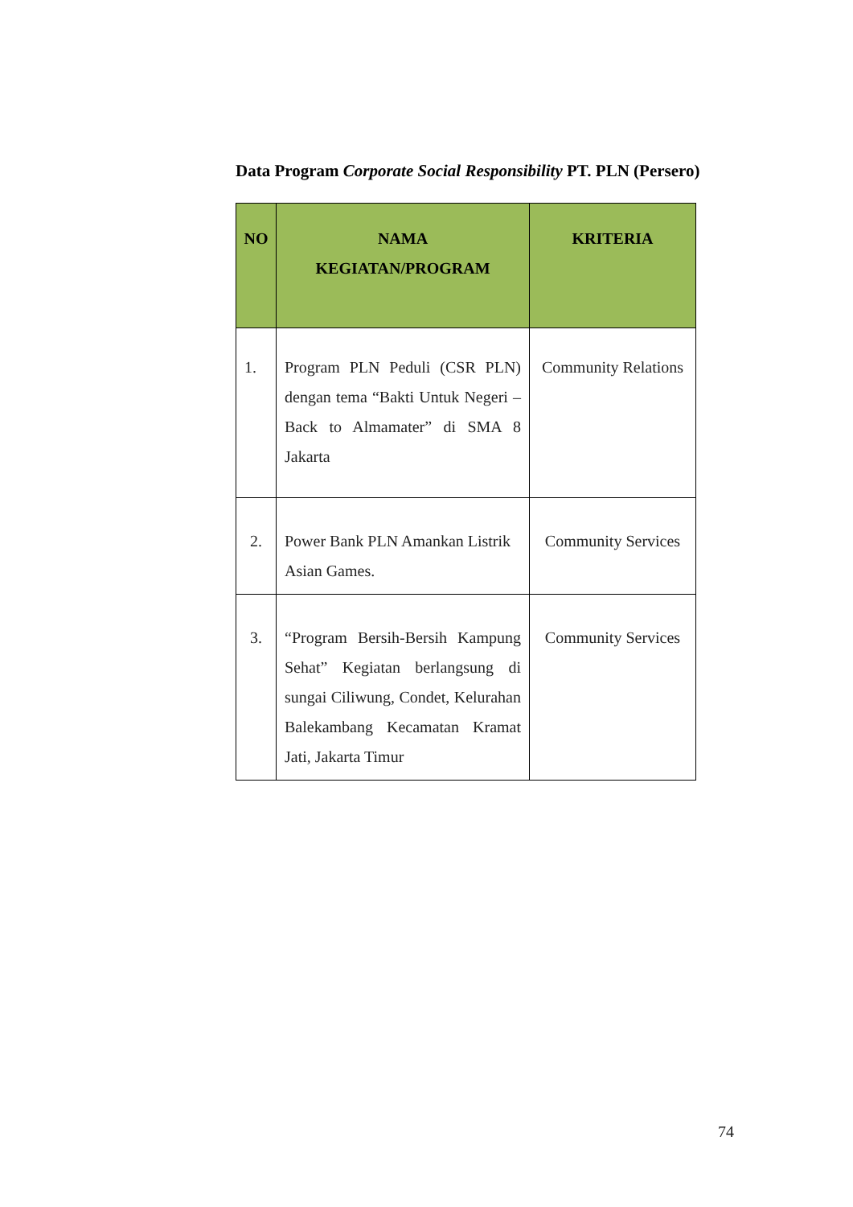Data Program Corporate Social Responsibility PT. PLN (Persero)
| NO | NAMA KEGIATAN/PROGRAM | KRITERIA |
| --- | --- | --- |
| 1. | Program PLN Peduli (CSR PLN) dengan tema “Bakti Untuk Negeri – Back to Almamater” di SMA 8 Jakarta | Community Relations |
| 2. | Power Bank PLN Amankan Listrik Asian Games. | Community Services |
| 3. | “Program Bersih-Bersih Kampung Sehat” Kegiatan berlangsung di sungai Ciliwung, Condet, Kelurahan Balekambang Kecamatan Kramat Jati, Jakarta Timur | Community Services |
74